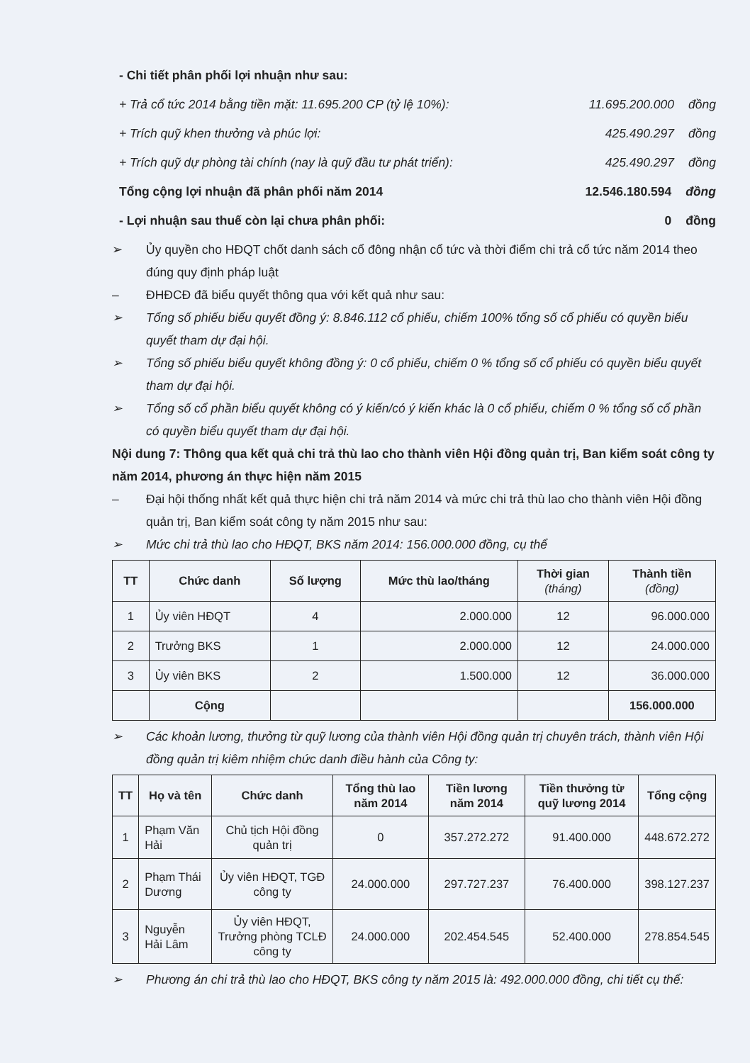- Chi tiết phân phối lợi nhuận như sau:
+ Trả cổ tức 2014 bằng tiền mặt: 11.695.200 CP (tỷ lệ 10%): 11.695.200.000 đồng
+ Trích quỹ khen thưởng và phúc lợi: 425.490.297 đồng
+ Trích quỹ dự phòng tài chính (nay là quỹ đầu tư phát triển): 425.490.297 đồng
Tổng cộng lợi nhuận đã phân phối năm 2014 12.546.180.594 đồng
- Lợi nhuận sau thuế còn lại chưa phân phối: 0 đồng
➢ Ủy quyền cho HĐQT chốt danh sách cổ đông nhận cổ tức và thời điểm chi trả cổ tức năm 2014 theo đúng quy định pháp luật
– ĐHĐCĐ đã biểu quyết thông qua với kết quả như sau:
➢ Tổng số phiếu biểu quyết đồng ý: 8.846.112 cổ phiếu, chiếm 100% tổng số cổ phiếu có quyền biểu quyết tham dự đại hội.
➢ Tổng số phiếu biểu quyết không đồng ý: 0 cổ phiếu, chiếm 0 % tổng số cổ phiếu có quyền biểu quyết tham dự đại hội.
➢ Tổng số cổ phần biểu quyết không có ý kiến/có ý kiến khác là 0 cổ phiếu, chiếm 0 % tổng số cổ phần có quyền biểu quyết tham dự đại hội.
Nội dung 7: Thông qua kết quả chi trả thù lao cho thành viên Hội đồng quản trị, Ban kiểm soát công ty năm 2014, phương án thực hiện năm 2015
– Đại hội thống nhất kết quả thực hiện chi trả năm 2014 và mức chi trả thù lao cho thành viên Hội đồng quản trị, Ban kiểm soát công ty năm 2015 như sau:
➢ Mức chi trả thù lao cho HĐQT, BKS năm 2014: 156.000.000 đồng, cụ thể
| TT | Chức danh | Số lượng | Mức thù lao/tháng | Thời gian (tháng) | Thành tiền (đồng) |
| --- | --- | --- | --- | --- | --- |
| 1 | Ủy viên HĐQT | 4 | 2.000.000 | 12 | 96.000.000 |
| 2 | Trưởng BKS | 1 | 2.000.000 | 12 | 24.000.000 |
| 3 | Ủy viên BKS | 2 | 1.500.000 | 12 | 36.000.000 |
| | Cộng | | | | 156.000.000 |
➢ Các khoản lương, thưởng từ quỹ lương của thành viên Hội đồng quản trị chuyên trách, thành viên Hội đồng quản trị kiêm nhiệm chức danh điều hành của Công ty:
| TT | Họ và tên | Chức danh | Tổng thù lao năm 2014 | Tiền lương năm 2014 | Tiền thưởng từ quỹ lương 2014 | Tổng cộng |
| --- | --- | --- | --- | --- | --- | --- |
| 1 | Phạm Văn Hải | Chủ tịch Hội đồng quản trị | 0 | 357.272.272 | 91.400.000 | 448.672.272 |
| 2 | Phạm Thái Dương | Ủy viên HĐQT, TGĐ công ty | 24.000.000 | 297.727.237 | 76.400.000 | 398.127.237 |
| 3 | Nguyễn Hải Lâm | Ủy viên HĐQT, Trưởng phòng TCLĐ công ty | 24.000.000 | 202.454.545 | 52.400.000 | 278.854.545 |
➢ Phương án chi trả thù lao cho HĐQT, BKS công ty năm 2015 là: 492.000.000 đồng, chi tiết cụ thể: